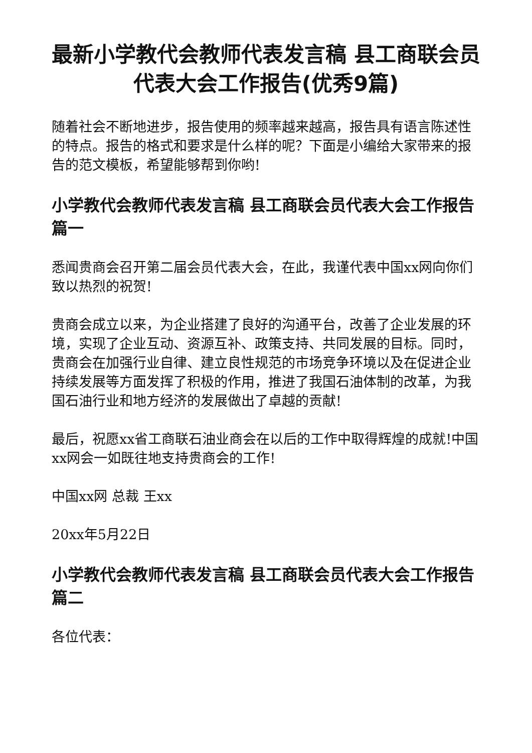最新小学教代会教师代表发言稿 县工商联会员代表大会工作报告(优秀9篇)
随着社会不断地进步，报告使用的频率越来越高，报告具有语言陈述性的特点。报告的格式和要求是什么样的呢？下面是小编给大家带来的报告的范文模板，希望能够帮到你哟!
小学教代会教师代表发言稿 县工商联会员代表大会工作报告篇一
悉闻贵商会召开第二届会员代表大会，在此，我谨代表中国xx网向你们致以热烈的祝贺!
贵商会成立以来，为企业搭建了良好的沟通平台，改善了企业发展的环境，实现了企业互动、资源互补、政策支持、共同发展的目标。同时，贵商会在加强行业自律、建立良性规范的市场竞争环境以及在促进企业持续发展等方面发挥了积极的作用，推进了我国石油体制的改革，为我国石油行业和地方经济的发展做出了卓越的贡献!
最后，祝愿xx省工商联石油业商会在以后的工作中取得辉煌的成就!中国xx网会一如既往地支持贵商会的工作!
中国xx网 总裁 王xx
20xx年5月22日
小学教代会教师代表发言稿 县工商联会员代表大会工作报告篇二
各位代表：